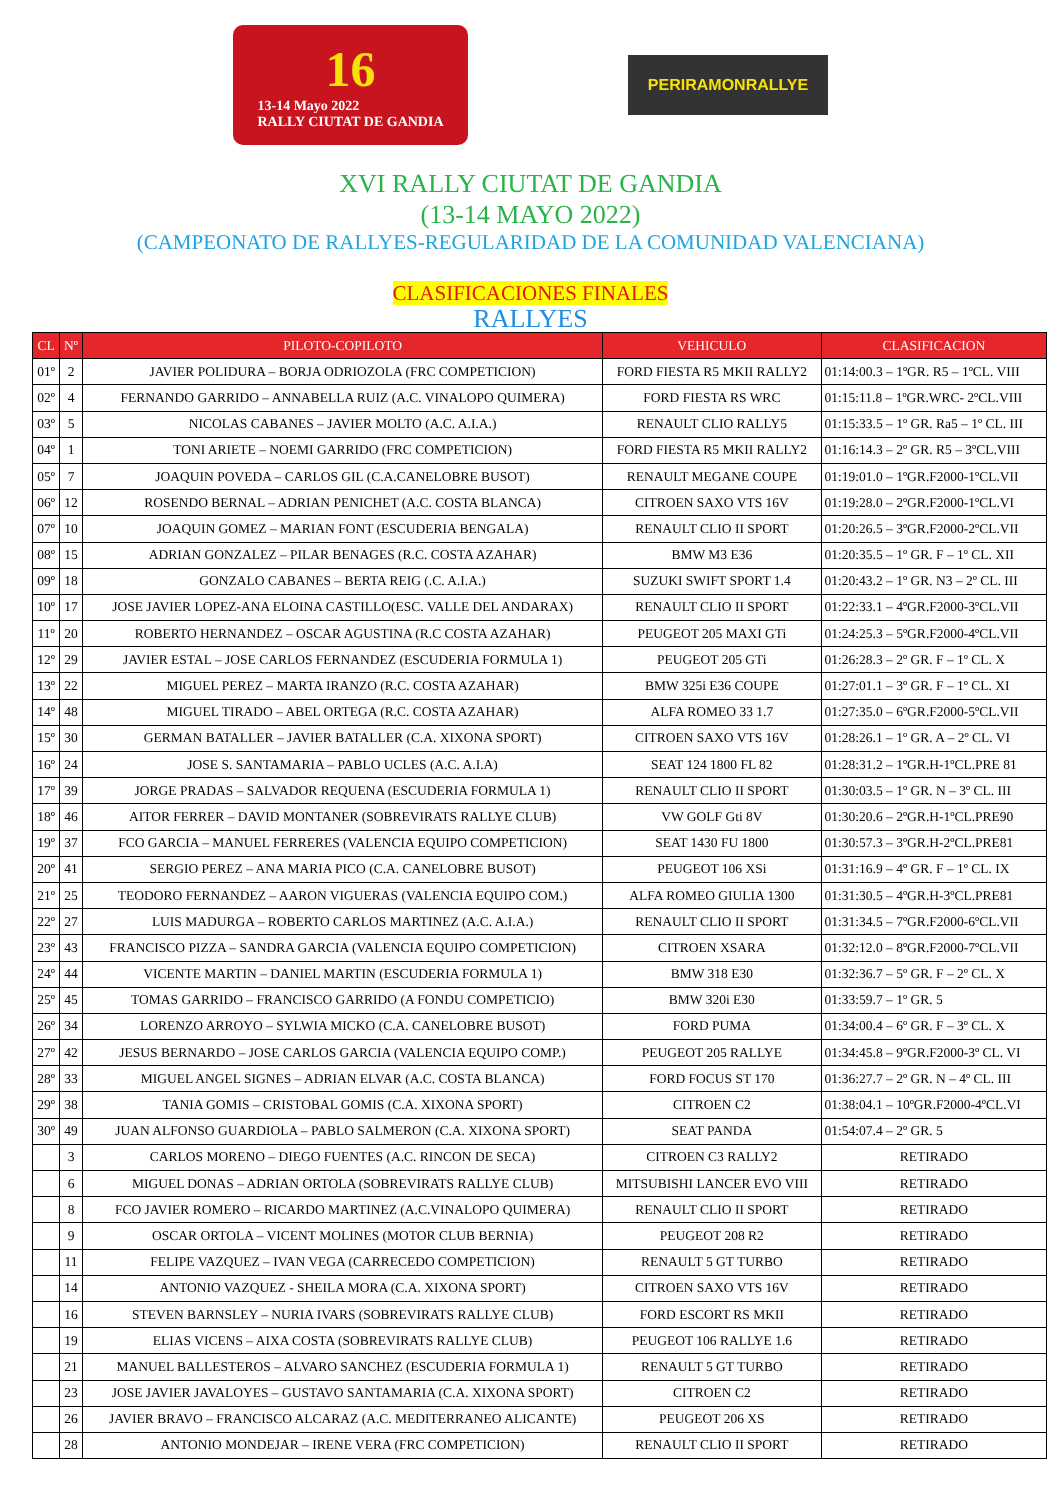16
13-14 Mayo 2022
RALLY CIUTAT DE GANDIA
PERIRAMONRALLYE
XVI RALLY CIUTAT DE GANDIA
(13-14 MAYO 2022)
(CAMPEONATO DE RALLYES-REGULARIDAD DE LA COMUNIDAD VALENCIANA)
CLASIFICACIONES FINALES
RALLYES
| CL | Nº | PILOTO-COPILOTO | VEHICULO | CLASIFICACION |
| --- | --- | --- | --- | --- |
| 01º | 2 | JAVIER POLIDURA – BORJA ODRIOZOLA (FRC COMPETICION) | FORD FIESTA R5 MKII RALLY2 | 01:14:00.3 – 1ºGR. R5 – 1ºCL. VIII |
| 02º | 4 | FERNANDO GARRIDO – ANNABELLA RUIZ (A.C. VINALOPO QUIMERA) | FORD FIESTA RS WRC | 01:15:11.8 – 1ºGR.WRC- 2ºCL.VIII |
| 03º | 5 | NICOLAS CABANES – JAVIER MOLTO (A.C. A.I.A.) | RENAULT CLIO RALLY5 | 01:15:33.5 – 1º GR. Ra5 – 1º CL. III |
| 04º | 1 | TONI ARIETE – NOEMI GARRIDO (FRC COMPETICION) | FORD FIESTA R5 MKII RALLY2 | 01:16:14.3 – 2º GR. R5 – 3ºCL.VIII |
| 05º | 7 | JOAQUIN POVEDA – CARLOS GIL (C.A.CANELOBRE BUSOT) | RENAULT MEGANE COUPE | 01:19:01.0 – 1ºGR.F2000-1ºCL.VII |
| 06º | 12 | ROSENDO BERNAL – ADRIAN PENICHET (A.C. COSTA BLANCA) | CITROEN SAXO VTS 16V | 01:19:28.0 – 2ºGR.F2000-1ºCL.VI |
| 07º | 10 | JOAQUIN GOMEZ – MARIAN FONT (ESCUDERIA BENGALA) | RENAULT CLIO II SPORT | 01:20:26.5 – 3ºGR.F2000-2ºCL.VII |
| 08º | 15 | ADRIAN GONZALEZ – PILAR BENAGES (R.C. COSTA AZAHAR) | BMW M3 E36 | 01:20:35.5 – 1º GR. F – 1º CL. XII |
| 09º | 18 | GONZALO CABANES – BERTA REIG (.C. A.I.A.) | SUZUKI SWIFT SPORT 1.4 | 01:20:43.2 – 1º GR. N3 – 2º CL. III |
| 10º | 17 | JOSE JAVIER LOPEZ-ANA ELOINA CASTILLO(ESC. VALLE DEL ANDARAX) | RENAULT CLIO II SPORT | 01:22:33.1 – 4ºGR.F2000-3ºCL.VII |
| 11º | 20 | ROBERTO HERNANDEZ – OSCAR AGUSTINA (R.C COSTA AZAHAR) | PEUGEOT 205 MAXI GTi | 01:24:25.3 – 5ºGR.F2000-4ºCL.VII |
| 12º | 29 | JAVIER ESTAL – JOSE CARLOS FERNANDEZ (ESCUDERIA FORMULA 1) | PEUGEOT 205 GTi | 01:26:28.3 – 2º GR. F – 1º CL. X |
| 13º | 22 | MIGUEL PEREZ – MARTA IRANZO (R.C. COSTA AZAHAR) | BMW 325i E36 COUPE | 01:27:01.1 – 3º GR. F – 1º CL. XI |
| 14º | 48 | MIGUEL TIRADO – ABEL ORTEGA (R.C. COSTA AZAHAR) | ALFA ROMEO 33 1.7 | 01:27:35.0 – 6ºGR.F2000-5ºCL.VII |
| 15º | 30 | GERMAN BATALLER – JAVIER BATALLER (C.A. XIXONA SPORT) | CITROEN SAXO VTS 16V | 01:28:26.1 – 1º GR. A – 2º CL. VI |
| 16º | 24 | JOSE S. SANTAMARIA – PABLO UCLES (A.C. A.I.A) | SEAT 124 1800 FL 82 | 01:28:31.2 – 1ºGR.H-1ºCL.PRE 81 |
| 17º | 39 | JORGE PRADAS – SALVADOR REQUENA (ESCUDERIA FORMULA 1) | RENAULT CLIO II SPORT | 01:30:03.5 – 1º GR. N – 3º CL. III |
| 18º | 46 | AITOR FERRER – DAVID MONTANER (SOBREVIRATS RALLYE CLUB) | VW GOLF Gti 8V | 01:30:20.6 – 2ºGR.H-1ºCL.PRE90 |
| 19º | 37 | FCO GARCIA – MANUEL FERRERES (VALENCIA EQUIPO COMPETICION) | SEAT 1430 FU 1800 | 01:30:57.3 – 3ºGR.H-2ºCL.PRE81 |
| 20º | 41 | SERGIO PEREZ – ANA MARIA PICO (C.A. CANELOBRE BUSOT) | PEUGEOT 106 XSi | 01:31:16.9 – 4º GR. F – 1º CL. IX |
| 21º | 25 | TEODORO FERNANDEZ – AARON VIGUERAS (VALENCIA EQUIPO COM.) | ALFA ROMEO GIULIA 1300 | 01:31:30.5 – 4ºGR.H-3ºCL.PRE81 |
| 22º | 27 | LUIS MADURGA – ROBERTO CARLOS MARTINEZ (A.C. A.I.A.) | RENAULT CLIO II SPORT | 01:31:34.5 – 7ºGR.F2000-6ºCL.VII |
| 23º | 43 | FRANCISCO PIZZA – SANDRA GARCIA (VALENCIA EQUIPO COMPETICION) | CITROEN XSARA | 01:32:12.0 – 8ºGR.F2000-7ºCL.VII |
| 24º | 44 | VICENTE MARTIN – DANIEL MARTIN (ESCUDERIA FORMULA 1) | BMW 318 E30 | 01:32:36.7 – 5º GR. F – 2º CL. X |
| 25º | 45 | TOMAS GARRIDO – FRANCISCO GARRIDO (A FONDU COMPETICIO) | BMW 320i E30 | 01:33:59.7 – 1º GR. 5 |
| 26º | 34 | LORENZO ARROYO – SYLWIA MICKO (C.A. CANELOBRE BUSOT) | FORD PUMA | 01:34:00.4 – 6º GR. F – 3º CL. X |
| 27º | 42 | JESUS BERNARDO – JOSE CARLOS GARCIA (VALENCIA EQUIPO COMP.) | PEUGEOT 205 RALLYE | 01:34:45.8 – 9ºGR.F2000-3º CL. VI |
| 28º | 33 | MIGUEL ANGEL SIGNES – ADRIAN ELVAR (A.C. COSTA BLANCA) | FORD FOCUS ST 170 | 01:36:27.7 – 2º GR. N – 4º CL. III |
| 29º | 38 | TANIA GOMIS – CRISTOBAL GOMIS (C.A. XIXONA SPORT) | CITROEN C2 | 01:38:04.1 – 10ºGR.F2000-4ºCL.VI |
| 30º | 49 | JUAN ALFONSO GUARDIOLA – PABLO SALMERON (C.A. XIXONA SPORT) | SEAT PANDA | 01:54:07.4 – 2º GR. 5 |
| | 3 | CARLOS MORENO – DIEGO FUENTES (A.C. RINCON DE SECA) | CITROEN C3 RALLY2 | RETIRADO |
| | 6 | MIGUEL DONAS – ADRIAN ORTOLA (SOBREVIRATS RALLYE CLUB) | MITSUBISHI LANCER EVO VIII | RETIRADO |
| | 8 | FCO JAVIER ROMERO – RICARDO MARTINEZ (A.C.VINALOPO QUIMERA) | RENAULT CLIO II SPORT | RETIRADO |
| | 9 | OSCAR ORTOLA – VICENT MOLINES (MOTOR CLUB BERNIA) | PEUGEOT 208 R2 | RETIRADO |
| | 11 | FELIPE VAZQUEZ – IVAN VEGA (CARRECEDO COMPETICION) | RENAULT 5 GT TURBO | RETIRADO |
| | 14 | ANTONIO VAZQUEZ - SHEILA MORA (C.A. XIXONA SPORT) | CITROEN SAXO VTS 16V | RETIRADO |
| | 16 | STEVEN BARNSLEY – NURIA IVARS (SOBREVIRATS RALLYE CLUB) | FORD ESCORT RS MKII | RETIRADO |
| | 19 | ELIAS VICENS – AIXA COSTA (SOBREVIRATS RALLYE CLUB) | PEUGEOT 106 RALLYE 1.6 | RETIRADO |
| | 21 | MANUEL BALLESTEROS – ALVARO SANCHEZ (ESCUDERIA FORMULA 1) | RENAULT 5 GT TURBO | RETIRADO |
| | 23 | JOSE JAVIER JAVALOYES – GUSTAVO SANTAMARIA (C.A. XIXONA SPORT) | CITROEN C2 | RETIRADO |
| | 26 | JAVIER BRAVO – FRANCISCO ALCARAZ (A.C. MEDITERRANEO ALICANTE) | PEUGEOT 206 XS | RETIRADO |
| | 28 | ANTONIO MONDEJAR – IRENE VERA (FRC COMPETICION) | RENAULT CLIO II SPORT | RETIRADO |